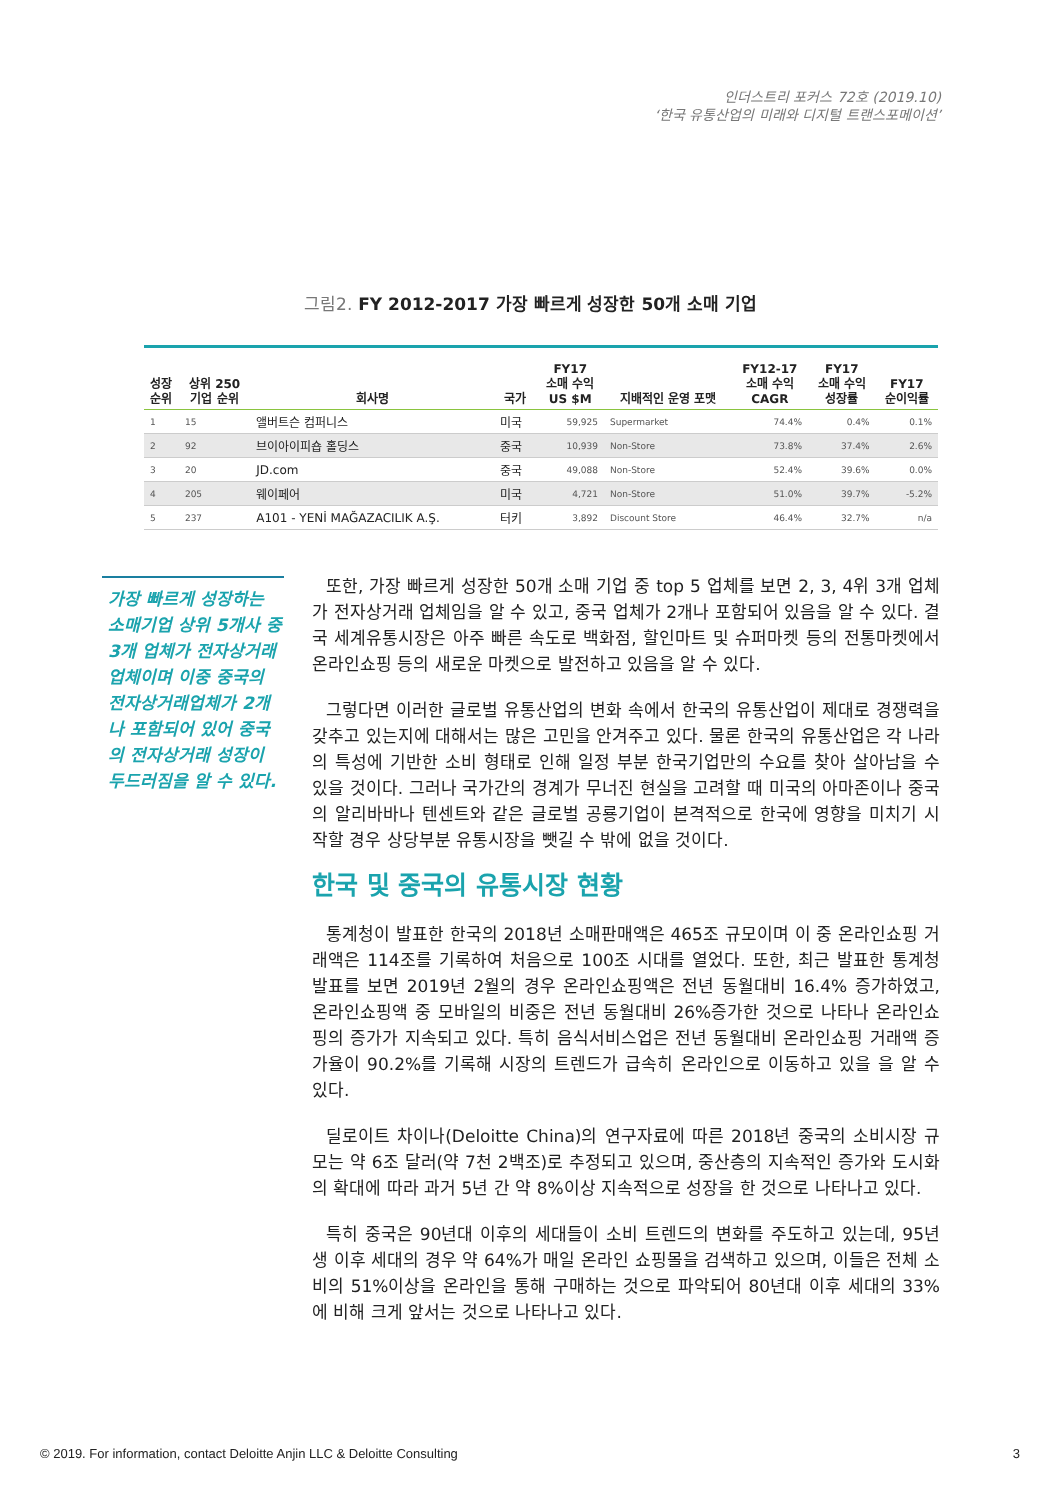인더스트리 포커스 72호 (2019.10)
‘한국 유통산업의 미래와 디지털 트랜스포메이션’
그림2. FY 2012-2017 가장 빠르게 성장한 50개 소매 기업
| 성장 순위 | 상위 250 기업 순위 | 회사명 | 국가 | FY17 소매 수익 US $M | 지배적인 운영 포맷 | FY12-17 소매 수익 CAGR | FY17 소매 수익 성장률 | FY17 순이익률 |
| --- | --- | --- | --- | --- | --- | --- | --- | --- |
| 1 | 15 | 앨버트슨 컴퍼니스 | 미국 | 59,925 | Supermarket | 74.4% | 0.4% | 0.1% |
| 2 | 92 | 브이아이피숍 홀딩스 | 중국 | 10,939 | Non-Store | 73.8% | 37.4% | 2.6% |
| 3 | 20 | JD.com | 중국 | 49,088 | Non-Store | 52.4% | 39.6% | 0.0% |
| 4 | 205 | 웨이페어 | 미국 | 4,721 | Non-Store | 51.0% | 39.7% | -5.2% |
| 5 | 237 | A101 - YENİ MAĞAZACILIK A.Ş. | 터키 | 3,892 | Discount Store | 46.4% | 32.7% | n/a |
가장 빠르게 성장하는 소매기업 상위 5개사 중 3개 업체가 전자상거래 업체이며 이중 중국의 전자상거래업체가 2개나 포함되어 있어 중국의 전자상거래 성장이 두드러짐을 알 수 있다.
또한, 가장 빠르게 성장한 50개 소매 기업 중 top 5 업체를 보면 2, 3, 4위 3개 업체가 전자상거래 업체임을 알 수 있고, 중국 업체가 2개나 포함되어 있음을 알 수 있다. 결국 세계유통시장은 아주 빠른 속도로 백화점, 할인마트 및 슈퍼마켓 등의 전통마켓에서 온라인쇼핑 등의 새로운 마켓으로 발전하고 있음을 알 수 있다.
그렇다면 이러한 글로벌 유통산업의 변화 속에서 한국의 유통산업이 제대로 경쟁력을 갖추고 있는지에 대해서는 많은 고민을 안겨주고 있다. 물론 한국의 유통산업은 각 나라의 특성에 기반한 소비 형태로 인해 일정 부분 한국기업만의 수요를 찾아 살아남을 수 있을 것이다. 그러나 국가간의 경계가 무너진 현실을 고려할 때 미국의 아마존이나 중국의 알리바바나 텐센트와 같은 글로벌 공룡기업이 본격적으로 한국에 영향을 미치기 시작할 경우 상당부분 유통시장을 뺏길 수 밖에 없을 것이다.
한국 및 중국의 유통시장 현황
통계청이 발표한 한국의 2018년 소매판매액은 465조 규모이며 이 중 온라인쇼핑 거래액은 114조를 기록하여 처음으로 100조 시대를 열었다. 또한, 최근 발표한 통계청 발표를 보면 2019년 2월의 경우 온라인쇼핑액은 전년 동월대비 16.4% 증가하였고, 온라인쇼핑액 중 모바일의 비중은 전년 동월대비 26%증가한 것으로 나타나 온라인쇼핑의 증가가 지속되고 있다. 특히 음식서비스업은 전년 동월대비 온라인쇼핑 거래액 증가율이 90.2%를 기록해 시장의 트렌드가 급속히 온라인으로 이동하고 있을 을 알 수 있다.
딜로이트 차이나(Deloitte China)의 연구자료에 따른 2018년 중국의 소비시장 규모는 약 6조 달러(약 7천 2백조)로 추정되고 있으며, 중산층의 지속적인 증가와 도시화의 확대에 따라 과거 5년 간 약 8%이상 지속적으로 성장을 한 것으로 나타나고 있다.
특히 중국은 90년대 이후의 세대들이 소비 트렌드의 변화를 주도하고 있는데, 95년생 이후 세대의 경우 약 64%가 매일 온라인 쇼핑몰을 검색하고 있으며, 이들은 전체 소비의 51%이상을 온라인을 통해 구매하는 것으로 파악되어 80년대 이후 세대의 33%에 비해 크게 앞서는 것으로 나타나고 있다.
© 2019. For information, contact Deloitte Anjin LLC & Deloitte Consulting 3